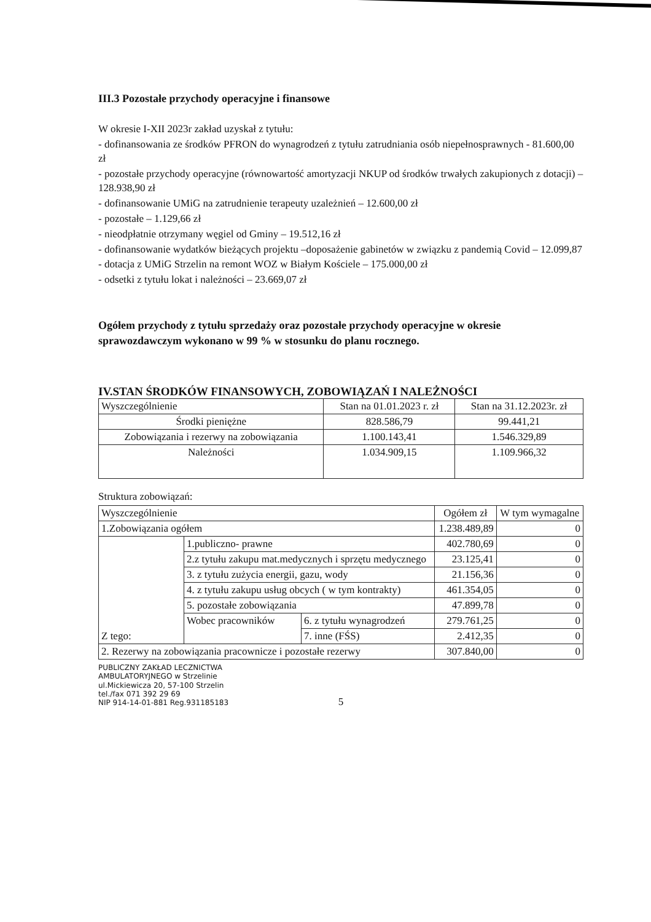III.3 Pozostałe przychody operacyjne i finansowe
W okresie I-XII 2023r zakład uzyskał z tytułu:
- dofinansowania ze środków PFRON do wynagrodzeń z tytułu zatrudniania osób niepełnosprawnych - 81.600,00 zł
- pozostałe przychody operacyjne (równowartość amortyzacji NKUP od środków trwałych zakupionych z dotacji) – 128.938,90 zł
- dofinansowanie UMiG na zatrudnienie terapeuty uzależnień – 12.600,00 zł
- pozostałe – 1.129,66 zł
- nieodpłatnie otrzymany węgiel od Gminy – 19.512,16 zł
- dofinansowanie wydatków bieżących projektu –doposażenie gabinetów w związku z pandemią Covid – 12.099,87
- dotacja z UMiG Strzelin na remont WOZ w Białym Kościele – 175.000,00 zł
- odsetki z tytułu lokat i należności – 23.669,07 zł
Ogółem przychody z tytułu sprzedaży oraz pozostałe przychody operacyjne w okresie sprawozdawczym wykonano w 99 % w stosunku do planu rocznego.
IV.STAN ŚRODKÓW FINANSOWYCH, ZOBOWIĄZAŃ I NALEŻNOŚCI
| Wyszczególnienie | Stan na 01.01.2023 r. zł | Stan na 31.12.2023r. zł |
| --- | --- | --- |
| Środki pieniężne | 828.586,79 | 99.441,21 |
| Zobowiązania i rezerwy na zobowiązania | 1.100.143,41 | 1.546.329,89 |
| Należności | 1.034.909,15 | 1.109.966,32 |
Struktura zobowiązań:
| Wyszczególnienie | | | Ogółem zł | W tym wymagalne |
| --- | --- | --- | --- | --- |
| 1.Zobowiązania ogółem | | | 1.238.489,89 | 0 |
| Z tego: | 1.publiczno- prawne | | 402.780,69 | 0 |
| | 2.z tytułu zakupu mat.medycznych i sprzętu medycznego | | 23.125,41 | 0 |
| | 3. z tytułu zużycia energii, gazu, wody | | 21.156,36 | 0 |
| | 4. z tytułu zakupu usług obcych ( w tym kontrakty) | | 461.354,05 | 0 |
| | 5. pozostałe zobowiązania | | 47.899,78 | 0 |
| | Wobec pracowników | 6. z tytułu wynagrodzeń | 279.761,25 | 0 |
| | | 7. inne (FŚS) | 2.412,35 | 0 |
| 2. Rezerwy na zobowiązania pracownicze i pozostałe rezerwy | | | 307.840,00 | 0 |
PUBLICZNY ZAKŁAD LECZNICTWA AMBULATORYJNEGO w Strzelinie
ul.Mickiewicza 20, 57-100 Strzelin
tel./fax 071 392 29 69
NIP 914-14-01-881 Reg.931185183
5